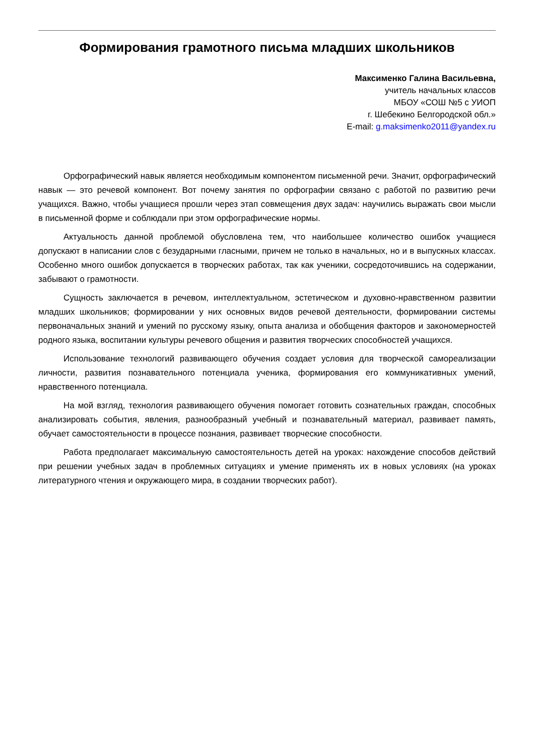Формирования грамотного письма младших школьников
Максименко Галина Васильевна,
учитель начальных классов
МБОУ «СОШ №5 с УИОП
г. Шебекино Белгородской обл.»
E-mail: g.maksimenko2011@yandex.ru
Орфографический навык является необходимым компонентом письменной речи. Значит, орфографический навык — это речевой компонент. Вот почему занятия по орфографии связано с работой по развитию речи учащихся. Важно, чтобы учащиеся прошли через этап совмещения двух задач: научились выражать свои мысли в письменной форме и соблюдали при этом орфографические нормы.
Актуальность данной проблемой обусловлена тем, что наибольшее количество ошибок учащиеся допускают в написании слов с безударными гласными, причем не только в начальных, но и в выпускных классах. Особенно много ошибок допускается в творческих работах, так как ученики, сосредоточившись на содержании, забывают о грамотности.
Сущность заключается в речевом, интеллектуальном, эстетическом и духовно-нравственном развитии младших школьников; формировании у них основных видов речевой деятельности, формировании системы первоначальных знаний и умений по русскому языку, опыта анализа и обобщения факторов и закономерностей родного языка, воспитании культуры речевого общения и развития творческих способностей учащихся.
Использование технологий развивающего обучения создает условия для творческой самореализации личности, развития познавательного потенциала ученика, формирования его коммуникативных умений, нравственного потенциала.
На мой взгляд, технология развивающего обучения помогает готовить сознательных граждан, способных анализировать события, явления, разнообразный учебный и познавательный материал, развивает память, обучает самостоятельности в процессе познания, развивает творческие способности.
Работа предполагает максимальную самостоятельность детей на уроках: нахождение способов действий при решении учебных задач в проблемных ситуациях и умение применять их в новых условиях (на уроках литературного чтения и окружающего мира, в создании творческих работ).